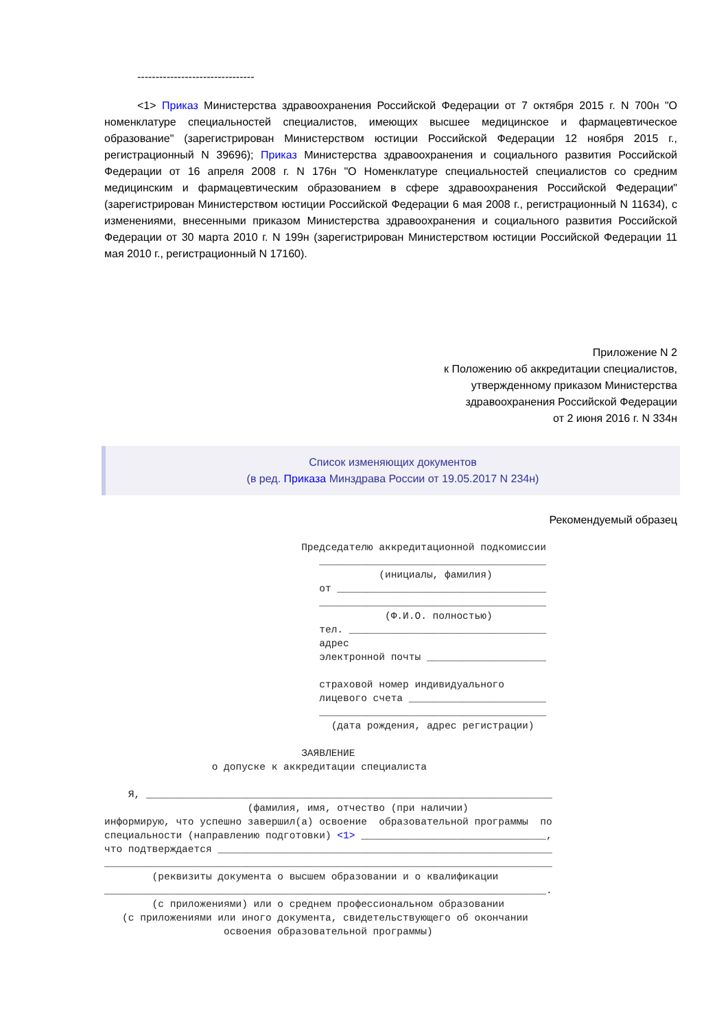--------------------------------
<1> Приказ Министерства здравоохранения Российской Федерации от 7 октября 2015 г. N 700н "О номенклатуре специальностей специалистов, имеющих высшее медицинское и фармацевтическое образование" (зарегистрирован Министерством юстиции Российской Федерации 12 ноября 2015 г., регистрационный N 39696); Приказ Министерства здравоохранения и социального развития Российской Федерации от 16 апреля 2008 г. N 176н "О Номенклатуре специальностей специалистов со средним медицинским и фармацевтическим образованием в сфере здравоохранения Российской Федерации" (зарегистрирован Министерством юстиции Российской Федерации 6 мая 2008 г., регистрационный N 11634), с изменениями, внесенными приказом Министерства здравоохранения и социального развития Российской Федерации от 30 марта 2010 г. N 199н (зарегистрирован Министерством юстиции Российской Федерации 11 мая 2010 г., регистрационный N 17160).
Приложение N 2
к Положению об аккредитации специалистов,
утвержденному приказом Министерства
здравоохранения Российской Федерации
от 2 июня 2016 г. N 334н
Список изменяющих документов
(в ред. Приказа Минздрава России от 19.05.2017 N 234н)
Рекомендуемый образец
                                 Председателю аккредитационной подкомиссии
                                    ______________________________________
                                              (инициалы, фамилия)
                                    от ___________________________________
                                    ______________________________________
                                               (Ф.И.О. полностью)
                                    тел. _________________________________
                                    адрес
                                    электронной почты ____________________

                                    страховой номер индивидуального
                                    лицевого счета _______________________
                                    ______________________________________
                                      (дата рождения, адрес регистрации)

                                 ЗАЯВЛЕНИЕ
                  о допуске к аккредитации специалиста

    Я, ____________________________________________________________________
                        (фамилия, имя, отчество (при наличии)
информирую, что успешно завершил(а) освоение  образовательной программы  по
специальности (направлению подготовки) <1> _______________________________,
что подтверждается ________________________________________________________
___________________________________________________________________________
        (реквизиты документа о высшем образовании и о квалификации
__________________________________________________________________________.
        (с приложениями) или о среднем профессиональном образовании
   (с приложениями или иного документа, свидетельствующего об окончании
                    освоения образовательной программы)